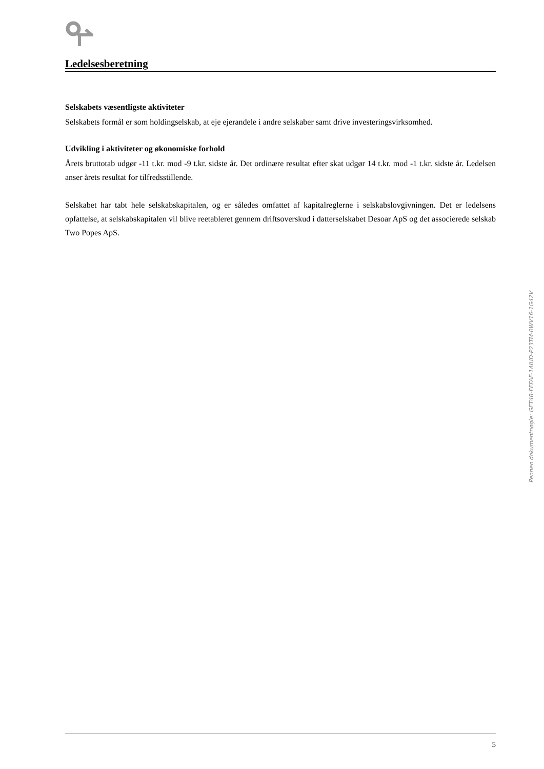Ledelsesberetning
Selskabets væsentligste aktiviteter
Selskabets formål er som holdingselskab, at eje ejerandele i andre selskaber samt drive investeringsvirksomhed.
Udvikling i aktiviteter og økonomiske forhold
Årets bruttotab udgør -11 t.kr. mod -9 t.kr. sidste år. Det ordinære resultat efter skat udgør 14 t.kr. mod -1 t.kr. sidste år. Ledelsen anser årets resultat for tilfredsstillende.
Selskabet har tabt hele selskabskapitalen, og er således omfattet af kapitalreglerne i selskabslovgivningen. Det er ledelsens opfattelse, at selskabskapitalen vil blive reetableret gennem driftsoverskud i datterselskabet Desoar ApS og det associerede selskab Two Popes ApS.
Penneo dokumentnøgle: GET4B-FEFAF-1AIUD-P23TM-0WV16-1G42V
5